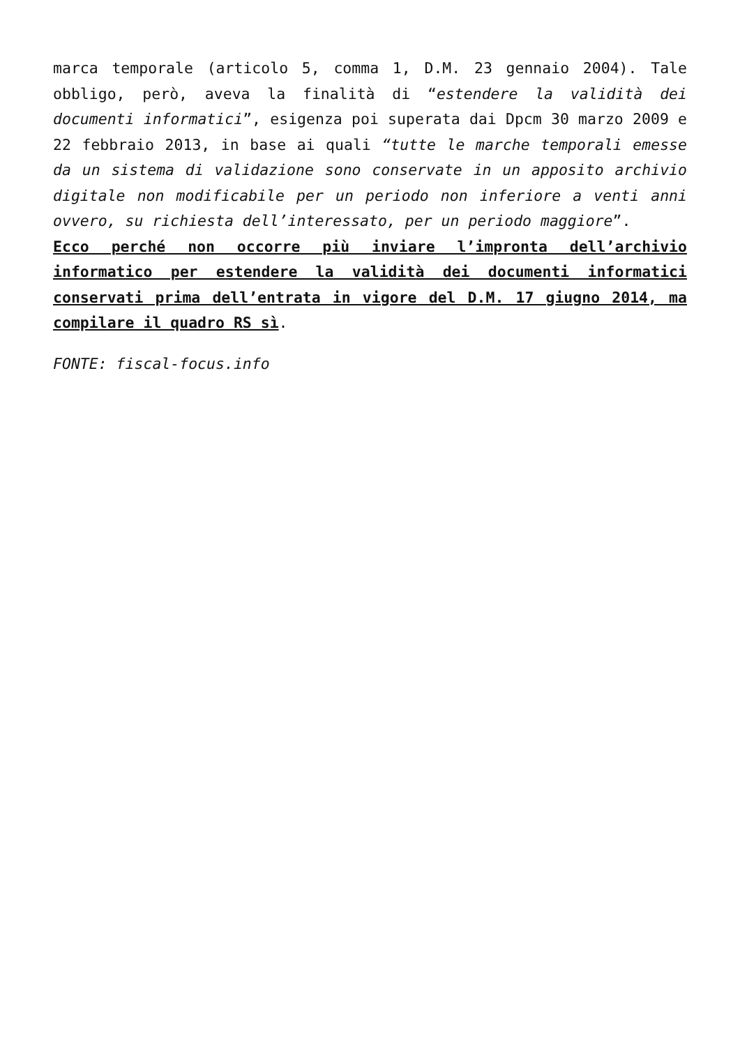marca temporale (articolo 5, comma 1, D.M. 23 gennaio 2004). Tale obbligo, però, aveva la finalità di “estendere la validità dei documenti informatici”, esigenza poi superata dai Dpcm 30 marzo 2009 e 22 febbraio 2013, in base ai quali “tutte le marche temporali emesse da un sistema di validazione sono conservate in un apposito archivio digitale non modificabile per un periodo non inferiore a venti anni ovvero, su richiesta dell’interessato, per un periodo maggiore”.
Ecco perché non occorre più inviare l’impronta dell’archivio informatico per estendere la validità dei documenti informatici conservati prima dell’entrata in vigore del D.M. 17 giugno 2014, ma compilare il quadro RS sì.
FONTE: fiscal-focus.info